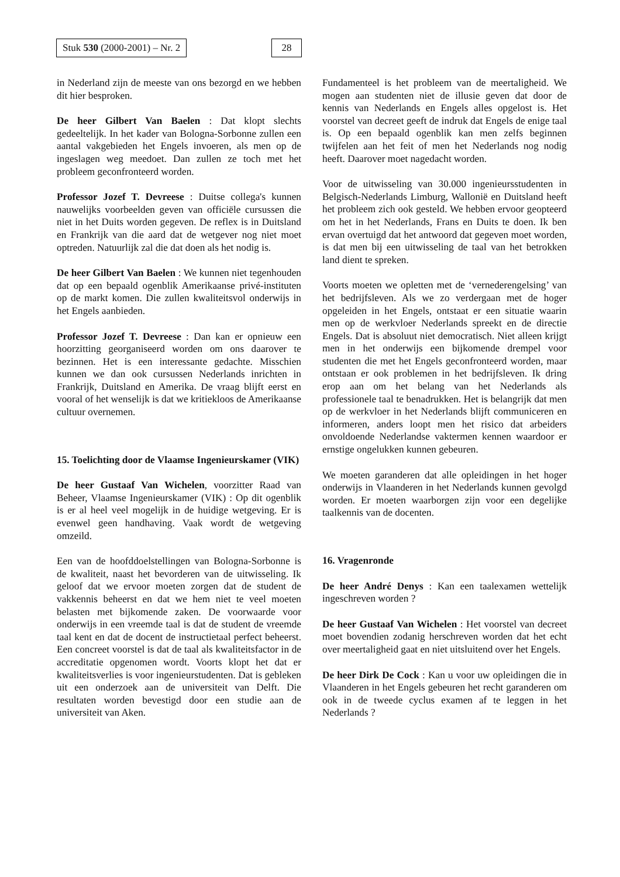Stuk 530 (2000-2001) – Nr. 2 28
in Nederland zijn de meeste van ons bezorgd en we hebben dit hier besproken.
De heer Gilbert Van Baelen : Dat klopt slechts gedeeltelijk. In het kader van Bologna-Sorbonne zullen een aantal vakgebieden het Engels invoeren, als men op de ingeslagen weg meedoet. Dan zullen ze toch met het probleem geconfronteerd worden.
Professor Jozef T. Devreese : Duitse collega's kunnen nauwelijks voorbeelden geven van officiële cursussen die niet in het Duits worden gegeven. De reflex is in Duitsland en Frankrijk van die aard dat de wetgever nog niet moet optreden. Natuurlijk zal die dat doen als het nodig is.
De heer Gilbert Van Baelen : We kunnen niet tegenhouden dat op een bepaald ogenblik Amerikaanse privé-instituten op de markt komen. Die zullen kwaliteitsvol onderwijs in het Engels aanbieden.
Professor Jozef T. Devreese : Dan kan er opnieuw een hoorzitting georganiseerd worden om ons daarover te bezinnen. Het is een interessante gedachte. Misschien kunnen we dan ook cursussen Nederlands inrichten in Frankrijk, Duitsland en Amerika. De vraag blijft eerst en vooral of het wenselijk is dat we kritiekloos de Amerikaanse cultuur overnemen.
15. Toelichting door de Vlaamse Ingenieurskamer (VIK)
De heer Gustaaf Van Wichelen, voorzitter Raad van Beheer, Vlaamse Ingenieurskamer (VIK) : Op dit ogenblik is er al heel veel mogelijk in de huidige wetgeving. Er is evenwel geen handhaving. Vaak wordt de wetgeving omzeild.
Een van de hoofddoelstellingen van Bologna-Sorbonne is de kwaliteit, naast het bevorderen van de uitwisseling. Ik geloof dat we ervoor moeten zorgen dat de student de vakkennis beheerst en dat we hem niet te veel moeten belasten met bijkomende zaken. De voorwaarde voor onderwijs in een vreemde taal is dat de student de vreemde taal kent en dat de docent de instructietaal perfect beheerst. Een concreet voorstel is dat de taal als kwaliteitsfactor in de accreditatie opgenomen wordt. Voorts klopt het dat er kwaliteitsverlies is voor ingenieurstudenten. Dat is gebleken uit een onderzoek aan de universiteit van Delft. Die resultaten worden bevestigd door een studie aan de universiteit van Aken.
Fundamenteel is het probleem van de meertaligheid. We mogen aan studenten niet de illusie geven dat door de kennis van Nederlands en Engels alles opgelost is. Het voorstel van decreet geeft de indruk dat Engels de enige taal is. Op een bepaald ogenblik kan men zelfs beginnen twijfelen aan het feit of men het Nederlands nog nodig heeft. Daarover moet nagedacht worden.
Voor de uitwisseling van 30.000 ingenieursstudenten in Belgisch-Nederlands Limburg, Wallonië en Duitsland heeft het probleem zich ook gesteld. We hebben ervoor geopteerd om het in het Nederlands, Frans en Duits te doen. Ik ben ervan overtuigd dat het antwoord dat gegeven moet worden, is dat men bij een uitwisseling de taal van het betrokken land dient te spreken.
Voorts moeten we opletten met de ‘vernederengelsing’ van het bedrijfsleven. Als we zo verdergaan met de hoger opgeleiden in het Engels, ontstaat er een situatie waarin men op de werkvloer Nederlands spreekt en de directie Engels. Dat is absoluut niet democratisch. Niet alleen krijgt men in het onderwijs een bijkomende drempel voor studenten die met het Engels geconfronteerd worden, maar ontstaan er ook problemen in het bedrijfsleven. Ik dring erop aan om het belang van het Nederlands als professionele taal te benadrukken. Het is belangrijk dat men op de werkvloer in het Nederlands blijft communiceren en informeren, anders loopt men het risico dat arbeiders onvoldoende Nederlandse vaktermen kennen waardoor er ernstige ongelukken kunnen gebeuren.
We moeten garanderen dat alle opleidingen in het hoger onderwijs in Vlaanderen in het Nederlands kunnen gevolgd worden. Er moeten waarborgen zijn voor een degelijke taalkennis van de docenten.
16. Vragenronde
De heer André Denys : Kan een taalexamen wettelijk ingeschreven worden ?
De heer Gustaaf Van Wichelen : Het voorstel van decreet moet bovendien zodanig herschreven worden dat het echt over meertaligheid gaat en niet uitsluitend over het Engels.
De heer Dirk De Cock : Kan u voor uw opleidingen die in Vlaanderen in het Engels gebeuren het recht garanderen om ook in de tweede cyclus examen af te leggen in het Nederlands ?